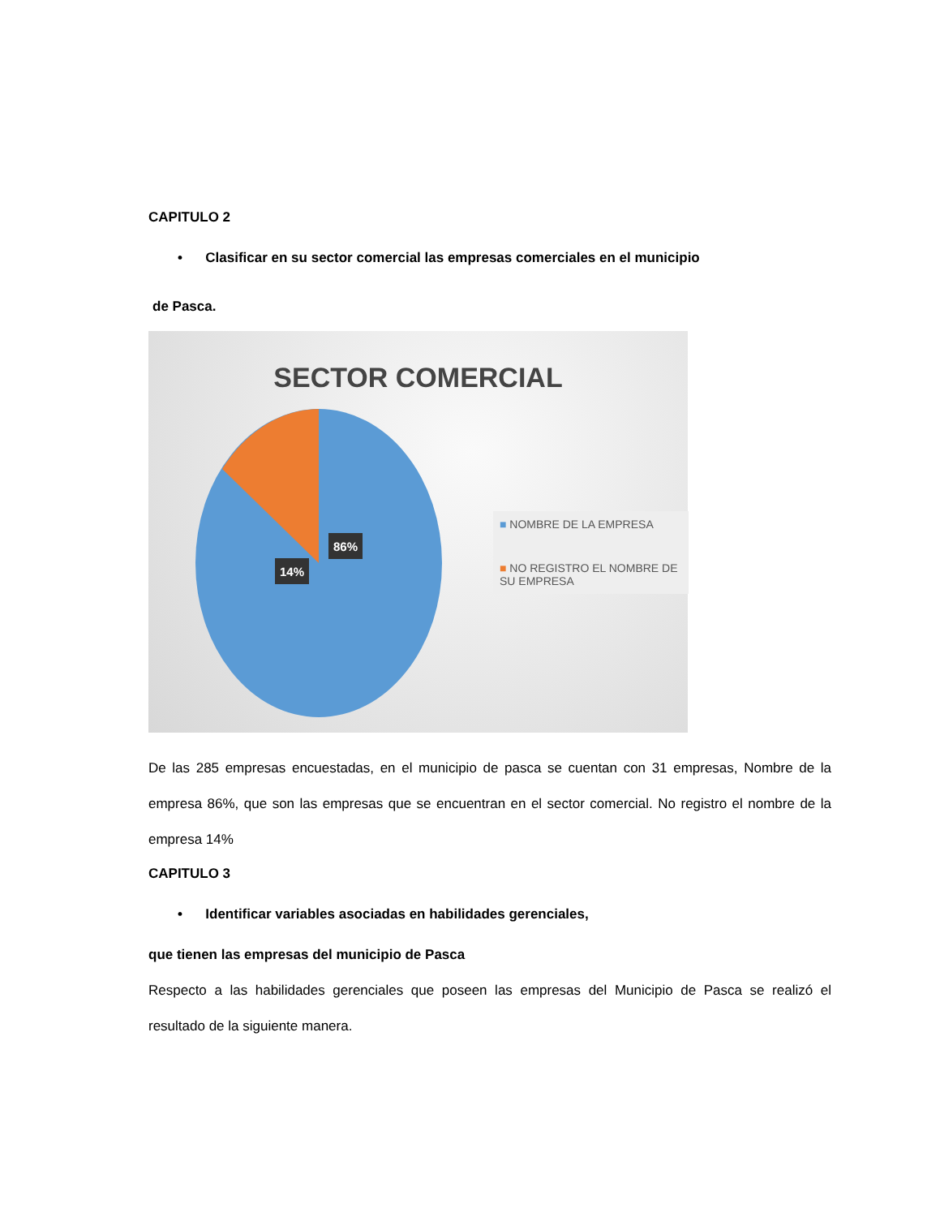CAPITULO 2
• Clasificar en su sector comercial las empresas comerciales en el municipio
de Pasca.
SECTOR COMERCIAL
14%
86%
■ NOMBRE DE LA EMPRESA
■ NO REGISTRO EL NOMBRE DE SU EMPRESA
De las 285 empresas encuestadas, en el municipio de pasca se cuentan con 31 empresas, Nombre de la empresa 86%, que son las empresas que se encuentran en el sector comercial. No registro el nombre de la empresa 14%
CAPITULO 3
• Identificar variables asociadas en habilidades gerenciales,
que tienen las empresas del municipio de Pasca
Respecto a las habilidades gerenciales que poseen las empresas del Municipio de Pasca se realizó el resultado de la siguiente manera.